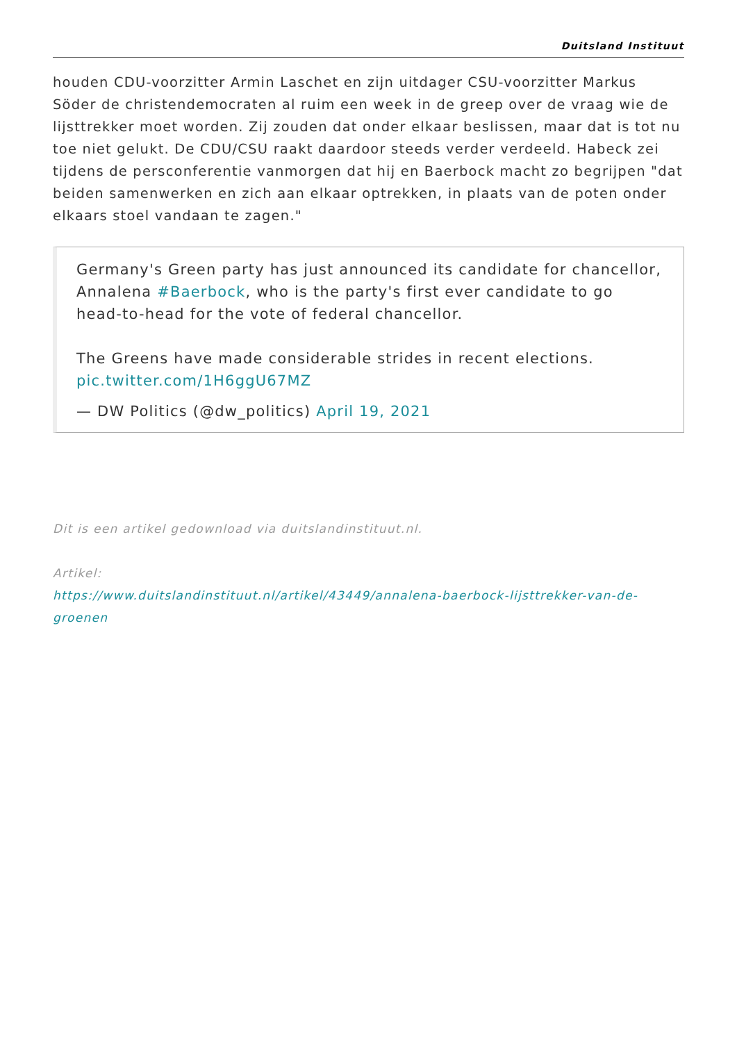Duitsland Instituut
houden CDU-voorzitter Armin Laschet en zijn uitdager CSU-voorzitter Markus Söder de christendemocraten al ruim een week in de greep over de vraag wie de lijsttrekker moet worden. Zij zouden dat onder elkaar beslissen, maar dat is tot nu toe niet gelukt. De CDU/CSU raakt daardoor steeds verder verdeeld. Habeck zei tijdens de persconferentie vanmorgen dat hij en Baerbock macht zo begrijpen "dat beiden samenwerken en zich aan elkaar optrekken, in plaats van de poten onder elkaars stoel vandaan te zagen."
Germany's Green party has just announced its candidate for chancellor, Annalena #Baerbock, who is the party's first ever candidate to go head-to-head for the vote of federal chancellor.
The Greens have made considerable strides in recent elections. pic.twitter.com/1H6ggU67MZ
— DW Politics (@dw_politics) April 19, 2021
Dit is een artikel gedownload via duitslandinstituut.nl.
Artikel:
https://www.duitslandinstituut.nl/artikel/43449/annalena-baerbock-lijsttrekker-van-de-groenen